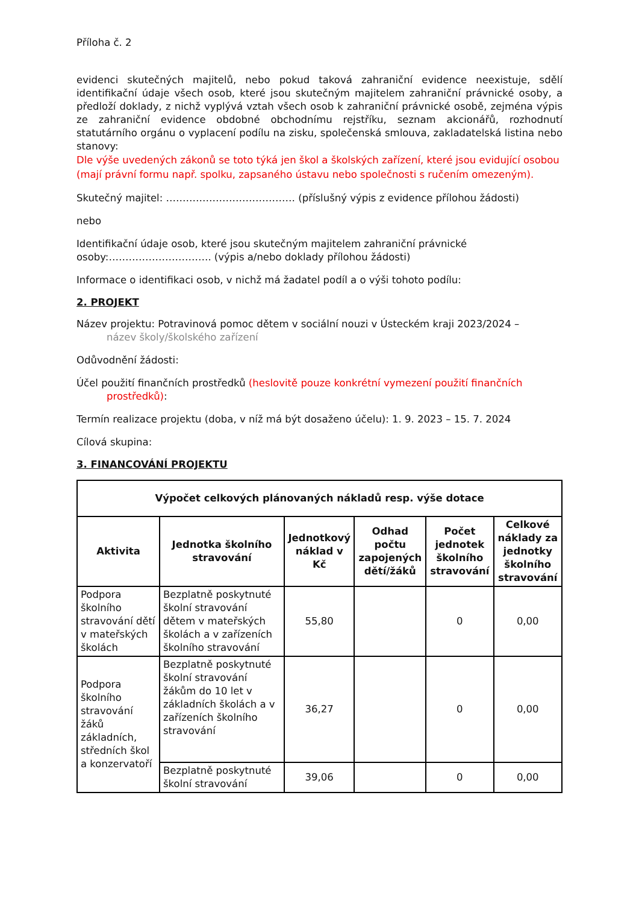Příloha č. 2
evidenci skutečných majitelů, nebo pokud taková zahraniční evidence neexistuje, sdělí identifikační údaje všech osob, které jsou skutečným majitelem zahraniční právnické osoby, a předloží doklady, z nichž vyplývá vztah všech osob k zahraniční právnické osobě, zejména výpis ze zahraniční evidence obdobné obchodnímu rejstříku, seznam akcionářů, rozhodnutí statutárního orgánu o vyplacení podílu na zisku, společenská smlouva, zakladatelská listina nebo stanovy:
Dle výše uvedených zákonů se toto týká jen škol a školských zařízení, které jsou evidující osobou (mají právní formu např. spolku, zapsaného ústavu nebo společnosti s ručením omezeným).
Skutečný majitel: ………………………………… (příslušný výpis z evidence přílohou žádosti)
nebo
Identifikační údaje osob, které jsou skutečným majitelem zahraniční právnické osoby:…………………………. (výpis a/nebo doklady přílohou žádosti)
Informace o identifikaci osob, v nichž má žadatel podíl a o výši tohoto podílu:
2. PROJEKT
Název projektu: Potravinová pomoc dětem v sociální nouzi v Ústeckém kraji 2023/2024 –
název školy/školského zařízení
Odůvodnění žádosti:
Účel použití finančních prostředků (heslovitě pouze konkrétní vymezení použití finančních
prostředků):
Termín realizace projektu (doba, v níž má být dosaženo účelu): 1. 9. 2023 – 15. 7. 2024
Cílová skupina:
3. FINANCOVÁNÍ PROJEKTU
| Výpočet celkových plánovaných nákladů resp. výše dotace | | | | | |
| --- | --- | --- | --- | --- | --- |
| Aktivita | Jednotka školního stravování | Jednotkový náklad v Kč | Odhad počtu zapojených dětí/žáků | Počet jednotek školního stravování | Celkové náklady za jednotky školního stravování |
| Podpora školního stravování dětí v mateřských školách | Bezplatně poskytnuté školní stravování dětem v mateřských školách a v zařízeních školního stravování | 55,80 | | 0 | 0,00 |
| Podpora školního stravování žáků základních, středních škol a konzervatoří | Bezplatně poskytnuté školní stravování žákům do 10 let v základních školách a v zařízeních školního stravování | 36,27 | | 0 | 0,00 |
| | Bezplatně poskytnuté školní stravování | 39,06 | | 0 | 0,00 |